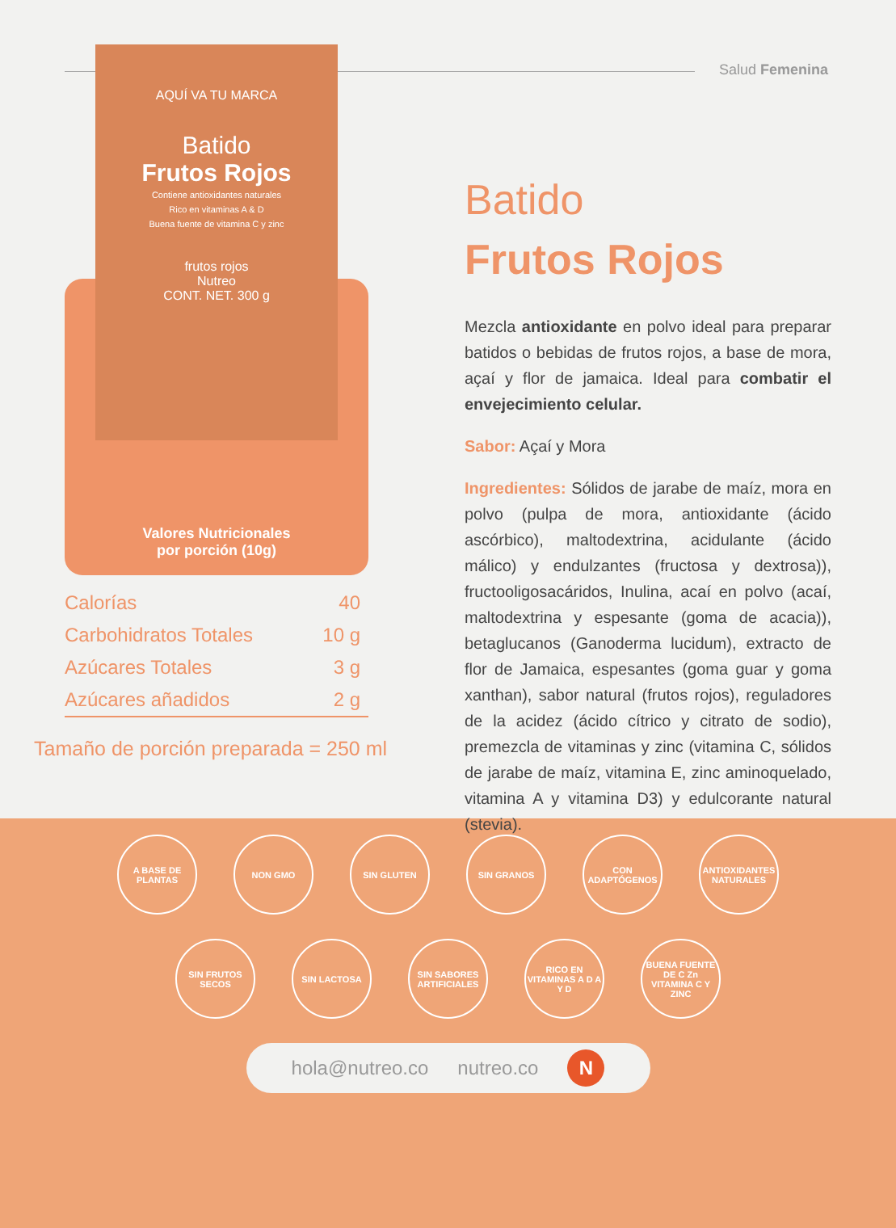Salud Femenina
AQUÍ VA TU MARCA
Batido
Frutos Rojos
Contiene antioxidantes naturales
Rico en vitaminas A & D
Buena fuente de vitamina C y zinc
frutos rojos
Nutreo
CONT. NET. 300 g
Valores Nutricionales
por porción (10g)
| Calorías | 40 |
| Carbohidratos Totales | 10 g |
| Azúcares Totales | 3 g |
| Azúcares añadidos | 2 g |
Tamaño de porción preparada = 250 ml
Batido
Frutos Rojos
Mezcla antioxidante en polvo ideal para preparar batidos o bebidas de frutos rojos, a base de mora, açaí y flor de jamaica. Ideal para combatir el envejecimiento celular.
Sabor: Açaí y Mora
Ingredientes: Sólidos de jarabe de maíz, mora en polvo (pulpa de mora, antioxidante (ácido ascórbico), maltodextrina, acidulante (ácido málico) y endulzantes (fructosa y dextrosa)), fructooligosacáridos, Inulina, acaí en polvo (acaí, maltodextrina y espesante (goma de acacia)), betaglucanos (Ganoderma lucidum), extracto de flor de Jamaica, espesantes (goma guar y goma xanthan), sabor natural (frutos rojos), reguladores de la acidez (ácido cítrico y citrato de sodio), premezcla de vitaminas y zinc (vitamina C, sólidos de jarabe de maíz, vitamina E, zinc aminoquelado, vitamina A y vitamina D3) y edulcorante natural (stevia).
A BASE DE PLANTAS
NON GMO SIN GLUTEN SIN GRANOS CON ADAPTÓGENOS
ANTIOXIDANTES NATURALES
SIN FRUTOS SECOS
SIN LACTOSA SIN SABORES ARTIFICIALES
RICO EN VITAMINAS A D A Y D
BUENA FUENTE DE C Zn VITAMINA C Y ZINC
hola@nutreo.co nutreo.co N